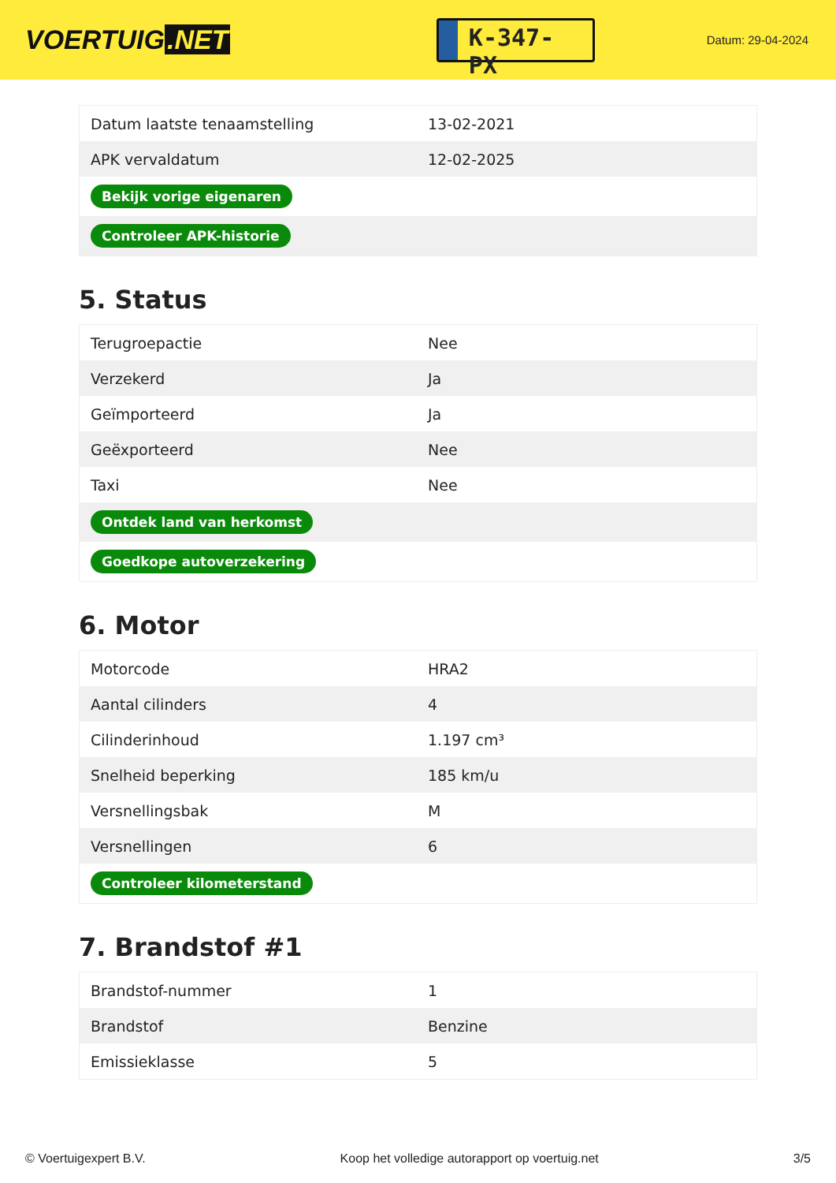VOERTUIG.NET
K-347-PX
Datum: 29-04-2024
| Datum laatste tenaamstelling | 13-02-2021 |
| APK vervaldatum | 12-02-2025 |
| Bekijk vorige eigenaren | |
| Controleer APK-historie | |
5. Status
| Terugroepactie | Nee |
| Verzekerd | Ja |
| Geïmporteerd | Ja |
| Geëxporteerd | Nee |
| Taxi | Nee |
| Ontdek land van herkomst | |
| Goedkope autoverzekering | |
6. Motor
| Motorcode | HRA2 |
| Aantal cilinders | 4 |
| Cilinderinhoud | 1.197 cm³ |
| Snelheid beperking | 185 km/u |
| Versnellingsbak | M |
| Versnellingen | 6 |
| Controleer kilometerstand | |
7. Brandstof #1
| Brandstof-nummer | 1 |
| Brandstof | Benzine |
| Emissieklasse | 5 |
© Voertuigexpert B.V. Koop het volledige autorapport op voertuig.net 3/5